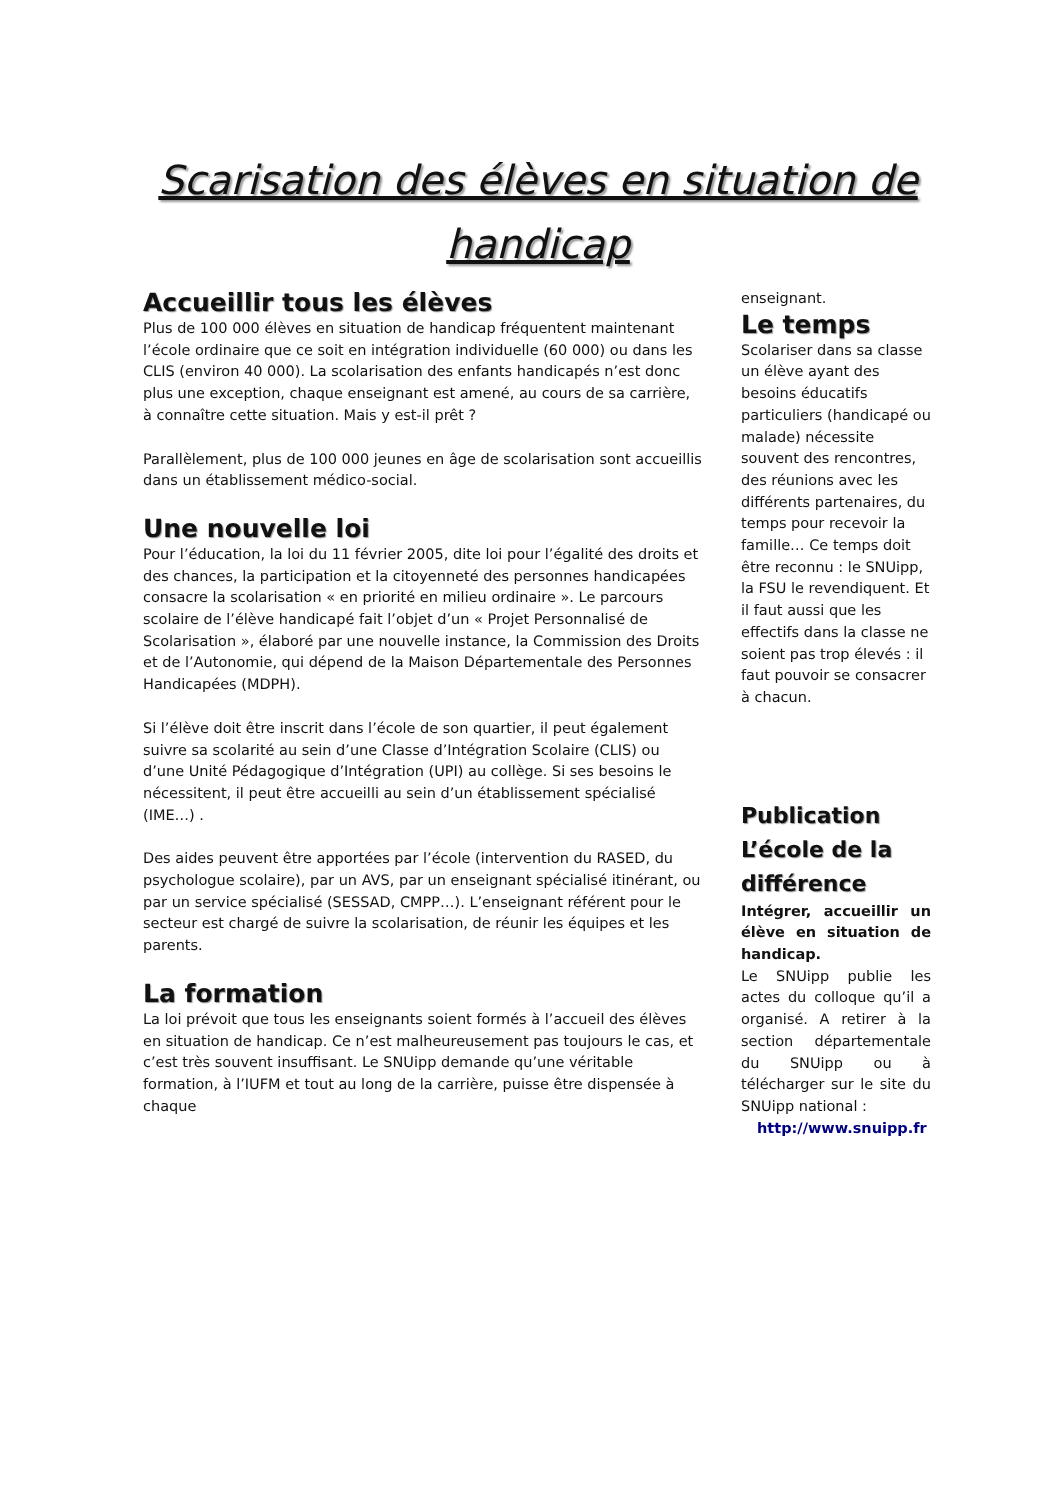Scarisation des élèves en situation de handicap
Accueillir tous les élèves
Plus de 100 000 élèves en situation de handicap fréquentent maintenant l’école ordinaire que ce soit en intégration individuelle (60 000) ou dans les CLIS (environ 40 000). La scolarisation des enfants handicapés n’est donc plus une exception, chaque enseignant est amené, au cours de sa carrière, à connaître cette situation. Mais y est-il prêt ?
Parallèlement, plus de 100 000 jeunes en âge de scolarisation sont accueillis dans un établissement médico-social.
Une nouvelle loi
Pour l’éducation, la loi du 11 février 2005, dite loi pour l’égalité des droits et des chances, la participation et la citoyenneté des personnes handicapées consacre la scolarisation « en priorité en milieu ordinaire ». Le parcours scolaire de l’élève handicapé fait l’objet d’un « Projet Personnalisé de Scolarisation », élaboré par une nouvelle instance, la Commission des Droits et de l’Autonomie, qui dépend de la Maison Départementale des Personnes Handicapées (MDPH).
Si l’élève doit être inscrit dans l’école de son quartier, il peut également suivre sa scolarité au sein d’une Classe d’Intégration Scolaire (CLIS) ou d’une Unité Pédagogique d’Intégration (UPI) au collège. Si ses besoins le nécessitent, il peut être accueilli au sein d’un établissement spécialisé (IME…) .
Des aides peuvent être apportées par l’école (intervention du RASED, du psychologue scolaire), par un AVS, par un enseignant spécialisé itinérant, ou par un service spécialisé (SESSAD, CMPP…). L’enseignant référent pour le secteur est chargé de suivre la scolarisation, de réunir les équipes et les parents.
La formation
La loi prévoit que tous les enseignants soient formés à l’accueil des élèves en situation de handicap. Ce n’est malheureusement pas toujours le cas, et c’est très souvent insuffisant. Le SNUipp demande qu’une véritable formation, à l’IUFM et tout au long de la carrière, puisse être dispensée à chaque
enseignant.
Le temps
Scolariser dans sa classe un élève ayant des besoins éducatifs particuliers (handicapé ou malade) nécessite souvent des rencontres, des réunions avec les différents partenaires, du temps pour recevoir la famille… Ce temps doit être reconnu : le SNUipp, la FSU le revendiquent. Et il faut aussi que les effectifs dans la classe ne soient pas trop élevés : il faut pouvoir se consacrer à chacun.
Publication L’école de la différence
Intégrer, accueillir un élève en situation de handicap.
Le SNUipp publie les actes du colloque qu’il a organisé. A retirer à la section départementale du SNUipp ou à télécharger sur le site du SNUipp national :
http://www.snuipp.fr